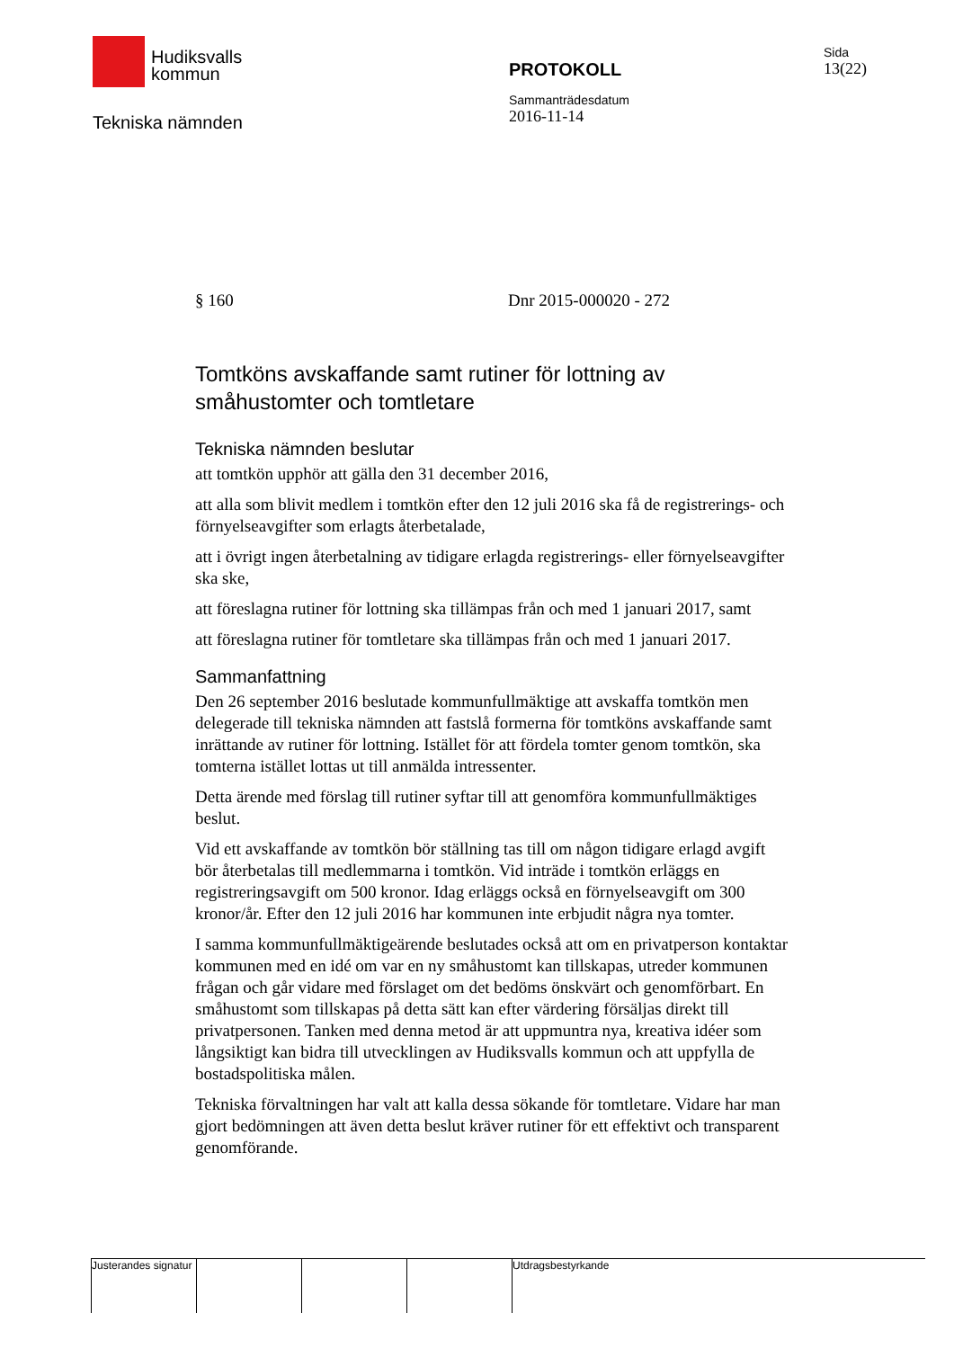Hudiksvalls
kommun
Tekniska nämnden
PROTOKOLL
Sammanträdesdatum
2016-11-14
Sida
13(22)
§ 160 Dnr 2015-000020 - 272
Tomtköns avskaffande samt rutiner för lottning av småhustomter och tomtletare
Tekniska nämnden beslutar
att tomtkön upphör att gälla den 31 december 2016,
att alla som blivit medlem i tomtkön efter den 12 juli 2016 ska få de registrerings- och förnyelseavgifter som erlagts återbetalade,
att i övrigt ingen återbetalning av tidigare erlagda registrerings- eller förnyelseavgifter ska ske,
att föreslagna rutiner för lottning ska tillämpas från och med 1 januari 2017, samt
att föreslagna rutiner för tomtletare ska tillämpas från och med 1 januari 2017.
Sammanfattning
Den 26 september 2016 beslutade kommunfullmäktige att avskaffa tomtkön men delegerade till tekniska nämnden att fastslå formerna för tomtköns avskaffande samt inrättande av rutiner för lottning. Istället för att fördela tomter genom tomtkön, ska tomterna istället lottas ut till anmälda intressenter.
Detta ärende med förslag till rutiner syftar till att genomföra kommunfullmäktiges beslut.
Vid ett avskaffande av tomtkön bör ställning tas till om någon tidigare erlagd avgift bör återbetalas till medlemmarna i tomtkön. Vid inträde i tomtkön erläggs en registreringsavgift om 500 kronor. Idag erläggs också en förnyelseavgift om 300 kronor/år. Efter den 12 juli 2016 har kommunen inte erbjudit några nya tomter.
I samma kommunfullmäktigeärende beslutades också att om en privatperson kontaktar kommunen med en idé om var en ny småhustomt kan tillskapas, utreder kommunen frågan och går vidare med förslaget om det bedöms önskvärt och genomförbart. En småhustomt som tillskapas på detta sätt kan efter värdering försäljas direkt till privatpersonen. Tanken med denna metod är att uppmuntra nya, kreativa idéer som långsiktigt kan bidra till utvecklingen av Hudiksvalls kommun och att uppfylla de bostadspolitiska målen.
Tekniska förvaltningen har valt att kalla dessa sökande för tomtletare. Vidare har man gjort bedömningen att även detta beslut kräver rutiner för ett effektivt och transparent genomförande.
Justerandes signatur
Utdragsbestyrkande